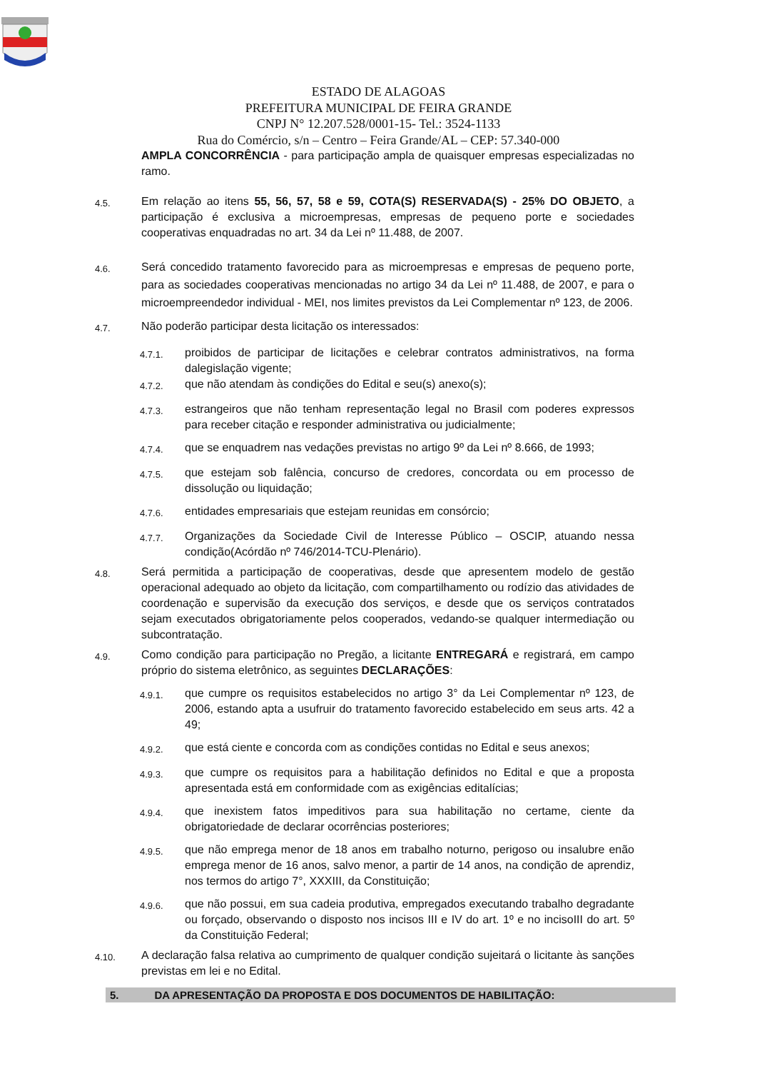ESTADO DE ALAGOAS
PREFEITURA MUNICIPAL DE FEIRA GRANDE
CNPJ N° 12.207.528/0001-15- Tel.: 3524-1133
Rua do Comércio, s/n – Centro – Feira Grande/AL – CEP: 57.340-000
AMPLA CONCORRÊNCIA - para participação ampla de quaisquer empresas especializadas no ramo.
4.5.
Em relação ao itens 55, 56, 57, 58 e 59, COTA(S) RESERVADA(S) - 25% DO OBJETO, a participação é exclusiva a microempresas, empresas de pequeno porte e sociedades cooperativas enquadradas no art. 34 da Lei nº 11.488, de 2007.
4.6.
Será concedido tratamento favorecido para as microempresas e empresas de pequeno porte, para as sociedades cooperativas mencionadas no artigo 34 da Lei nº 11.488, de 2007, e para o microempreendedor individual - MEI, nos limites previstos da Lei Complementar nº 123, de 2006.
4.7.
Não poderão participar desta licitação os interessados:
4.7.1.
proibidos de participar de licitações e celebrar contratos administrativos, na forma dalegislação vigente;
4.7.2.
que não atendam às condições do Edital e seu(s) anexo(s);
4.7.3.
estrangeiros que não tenham representação legal no Brasil com poderes expressos para receber citação e responder administrativa ou judicialmente;
4.7.4.
que se enquadrem nas vedações previstas no artigo 9º da Lei nº 8.666, de 1993;
4.7.5.
que estejam sob falência, concurso de credores, concordata ou em processo de dissolução ou liquidação;
4.7.6.
entidades empresariais que estejam reunidas em consórcio;
4.7.7.
Organizações da Sociedade Civil de Interesse Público – OSCIP, atuando nessa condição(Acórdão nº 746/2014-TCU-Plenário).
4.8.
Será permitida a participação de cooperativas, desde que apresentem modelo de gestão operacional adequado ao objeto da licitação, com compartilhamento ou rodízio das atividades de coordenação e supervisão da execução dos serviços, e desde que os serviços contratados sejam executados obrigatoriamente pelos cooperados, vedando-se qualquer intermediação ou subcontratação.
4.9.
Como condição para participação no Pregão, a licitante ENTREGARÁ e registrará, em campo próprio do sistema eletrônico, as seguintes DECLARAÇÕES:
4.9.1.
que cumpre os requisitos estabelecidos no artigo 3° da Lei Complementar nº 123, de 2006, estando apta a usufruir do tratamento favorecido estabelecido em seus arts. 42 a 49;
4.9.2.
que está ciente e concorda com as condições contidas no Edital e seus anexos;
4.9.3.
que cumpre os requisitos para a habilitação definidos no Edital e que a proposta apresentada está em conformidade com as exigências editalícias;
4.9.4.
que inexistem fatos impeditivos para sua habilitação no certame, ciente da obrigatoriedade de declarar ocorrências posteriores;
4.9.5.
que não emprega menor de 18 anos em trabalho noturno, perigoso ou insalubre enão emprega menor de 16 anos, salvo menor, a partir de 14 anos, na condição de aprendiz, nos termos do artigo 7°, XXXIII, da Constituição;
4.9.6.
que não possui, em sua cadeia produtiva, empregados executando trabalho degradante ou forçado, observando o disposto nos incisos III e IV do art. 1º e no incisoIII do art. 5º da Constituição Federal;
4.10.
A declaração falsa relativa ao cumprimento de qualquer condição sujeitará o licitante às sanções previstas em lei e no Edital.
5. DA APRESENTAÇÃO DA PROPOSTA E DOS DOCUMENTOS DE HABILITAÇÃO: